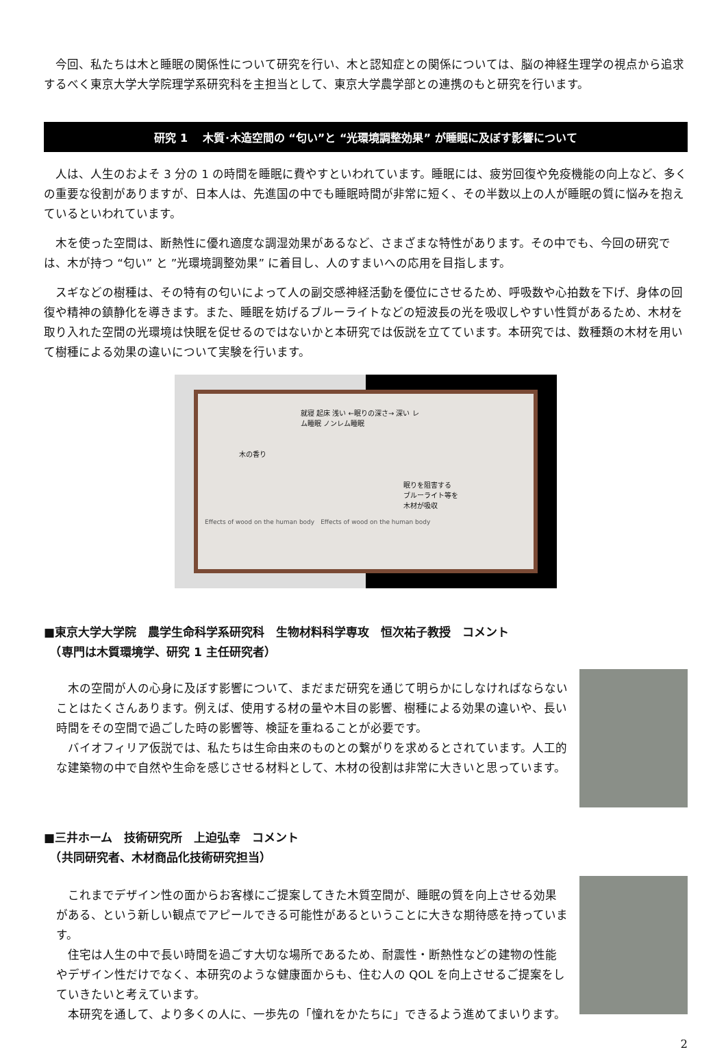今回、私たちは木と睡眠の関係性について研究を行い、木と認知症との関係については、脳の神経生理学の視点から追求するべく東京大学大学院理学系研究科を主担当として、東京大学農学部との連携のもと研究を行います。
研究 1　 木質･木造空間の “匂い”と “光環境調整効果” が睡眠に及ぼす影響について
　人は、人生のおよそ 3 分の 1 の時間を睡眠に費やすといわれています。睡眠には、疲労回復や免疫機能の向上など、多くの重要な役割がありますが、日本人は、先進国の中でも睡眠時間が非常に短く、その半数以上の人が睡眠の質に悩みを抱えているといわれています。
　木を使った空間は、断熱性に優れ適度な調湿効果があるなど、さまざまな特性があります。その中でも、今回の研究では、木が持つ “匂い” と ”光環境調整効果” に着目し、人のすまいへの応用を目指します。
　スギなどの樹種は、その特有の匂いによって人の副交感神経活動を優位にさせるため、呼吸数や心拍数を下げ、身体の回復や精神の鎮静化を導きます。また、睡眠を妨げるブルーライトなどの短波長の光を吸収しやすい性質があるため、木材を取り入れた空間の光環境は快眠を促せるのではないかと本研究では仮説を立てています。本研究では、数種類の木材を用いて樹種による効果の違いについて実験を行います。
就寝 起床 浅い ←眠りの深さ→ 深い レム睡眠 ノンレム睡眠
木の香り
眠りを阻害する
ブルーライト等を
木材が吸収
Effects of wood on the human body　Effects of wood on the human body
■東京大学大学院　農学生命科学系研究科　生物材料科学専攻　恒次祐子教授　コメント
　（専門は木質環境学、研究 1 主任研究者）
　木の空間が人の心身に及ぼす影響について、まだまだ研究を通じて明らかにしなければならないことはたくさんあります。例えば、使用する材の量や木目の影響、樹種による効果の違いや、長い時間をその空間で過ごした時の影響等、検証を重ねることが必要です。
　バイオフィリア仮説では、私たちは生命由来のものとの繋がりを求めるとされています。人工的な建築物の中で自然や生命を感じさせる材料として、木材の役割は非常に大きいと思っています。
■三井ホーム　技術研究所　上迫弘幸　コメント
　（共同研究者、木材商品化技術研究担当）
　これまでデザイン性の面からお客様にご提案してきた木質空間が、睡眠の質を向上させる効果がある、という新しい観点でアピールできる可能性があるということに大きな期待感を持っています。
　住宅は人生の中で長い時間を過ごす大切な場所であるため、耐震性・断熱性などの建物の性能やデザイン性だけでなく、本研究のような健康面からも、住む人の QOL を向上させるご提案をしていきたいと考えています。
　本研究を通して、より多くの人に、一歩先の「憧れをかたちに」できるよう進めてまいります。
2